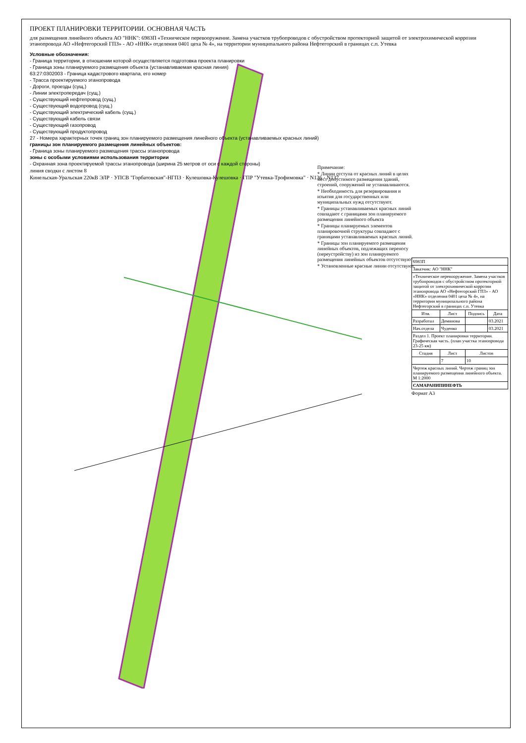ПРОЕКТ ПЛАНИРОВКИ ТЕРРИТОРИИ. ОСНОВНАЯ ЧАСТЬ
для размещения линейного объекта АО "ННК": 6983П «Техническое перевооружение. Замена участков трубопроводов с обустройством протекторной защитой от электрохимической коррозии этанопровода АО «Нефтегорский ГПЗ» - АО «ННК» отделения 0401 цеха № 4», на территории муниципального района Нефтегорский в границах с.п. Утевка
Условные обозначения:
- Граница территории, в отношении которой осуществляется подготовка проекта планировки
- Граница зоны планируемого размещения объекта (устанавливаемая красная линия)
63:27:0302003 - Граница кадастрового квартала, его номер
- Трасса проектируемого этанопровода
- Дороги, проезды (сущ.)
- Линии электропередач (сущ.)
- Существующий нефтепровод (сущ.)
- Существующий водопровод (сущ.)
- Существующий электрический кабель (сущ.)
- Существующий кабель связи
- Существующий газопровод
- Существующий продуктопровод
27 - Номера характерных точек границ зон планируемого размещения линейного объекта (устанавливаемых красных линий)
границы зон планируемого размещения линейных объектов:
- Граница зоны планируемого размещения трассы этанопровода
зоны с особыми условиями использования территории
- Охранная зона проектируемой трассы этанопровода (ширина 25 метров от оси с каждой стороны)
линия сводки с листом 8
Кинельская-Уральская 220кВ ЭЛР · УПСВ "Горбатовская"-НГПЗ · Кулешовка-Кулешовка · ГПР "Утевка-Трофимовка" · N136 · N137
Примечание:
* Линии отступа от красных линий в целях мест допустимого размещения зданий, строений, сооружений не устанавливаются.
* Необходимость для резервирования и изъятия для государственных или муниципальных нужд отсутствуют.
* Границы устанавливаемых красных линий совпадают с границами зон планируемого размещения линейного объекта
* Границы планируемых элементов планировочной структуры совпадают с границами устанавливаемых красных линий.
* Границы зон планируемого размещения линейных объектов, подлежащих переносу (переустройству) из зон планируемого размещения линейных объектов отсутствуют.
* Установленные красные линии отсутствуют.
| 6983П | | | |
| Заказчик: АО "ННК" | | | |
| «Техническое перевооружение. Замена участков трубопроводов с обустройством протекторной защитой от электрохимической коррозии этанопровода АО «Нефтегорский ГПЗ» - АО «ННК» отделения 0401 цеха № 4», на территории муниципального района Нефтегорский в границах с.п. Утевка | | | |
| Изм. | Лист | Подпись | Дата |
| Разработал | Демянова | | 03.2021 |
| Нач.отдела | Чуденко | | 03.2021 |
| Раздел 1. Проект планировки территории. Графическая часть. (план участка этанопровода 23-25 км) | | | |
| Стадия | Лист | Листов | |
| | 7 | 10 | |
| Чертеж красных линий. Чертеж границ зон планируемого размещения линейного объекта. М 1:2000 | | | |
| САМАРАНИПИНЕФТЬ | | | |
Формат А3